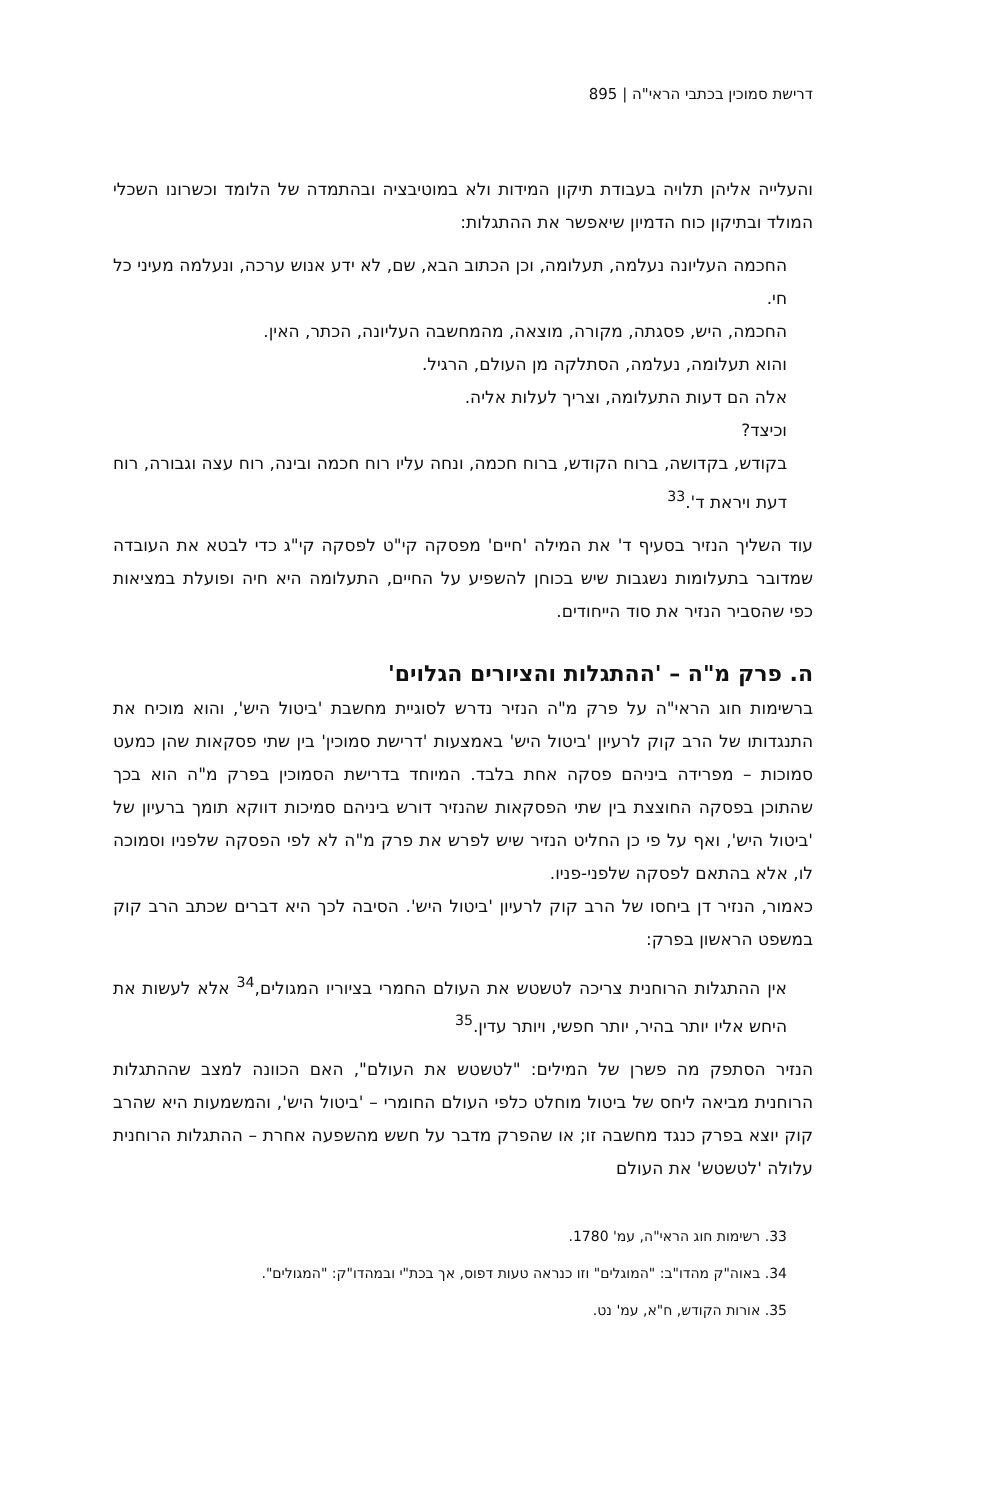דרישת סמוכין בכתבי הראי"ה | 895
והעלייה אליהן תלויה בעבודת תיקון המידות ולא במוטיבציה ובהתמדה של הלומד וכשרונו השכלי המולד ובתיקון כוח הדמיון שיאפשר את ההתגלות:
החכמה העליונה נעלמה, תעלומה, וכן הכתוב הבא, שם, לא ידע אנוש ערכה, ונעלמה מעיני כל חי.
החכמה, היש, פסגתה, מקורה, מוצאה, מהמחשבה העליונה, הכתר, האין.
והוא תעלומה, נעלמה, הסתלקה מן העולם, הרגיל.
אלה הם דעות התעלומה, וצריך לעלות אליה.
וכיצד?
בקודש, בקדושה, ברוח הקודש, ברוח חכמה, ונחה עליו רוח חכמה ובינה, רוח עצה וגבורה, רוח דעת ויראת ד'.<sup>33</sup>
עוד השליך הנזיר בסעיף ד' את המילה 'חיים' מפסקה קי"ט לפסקה קי"ג כדי לבטא את העובדה שמדובר בתעלומות נשגבות שיש בכוחן להשפיע על החיים, התעלומה היא חיה ופועלת במציאות כפי שהסביר הנזיר את סוד הייחודים.
ה. פרק מ"ה – 'ההתגלות והציורים הגלוים'
ברשימות חוג הראי"ה על פרק מ"ה הנזיר נדרש לסוגיית מחשבת 'ביטול היש', והוא מוכיח את התנגדותו של הרב קוק לרעיון 'ביטול היש' באמצעות 'דרישת סמוכין' בין שתי פסקאות שהן כמעט סמוכות – מפרידה ביניהם פסקה אחת בלבד. המיוחד בדרישת הסמוכין בפרק מ"ה הוא בכך שהתוכן בפסקה החוצצת בין שתי הפסקאות שהנזיר דורש ביניהם סמיכות דווקא תומך ברעיון של 'ביטול היש', ואף על פי כן החליט הנזיר שיש לפרש את פרק מ"ה לא לפי הפסקה שלפניו וסמוכה לו, אלא בהתאם לפסקה שלפני-פניו.
כאמור, הנזיר דן ביחסו של הרב קוק לרעיון 'ביטול היש'. הסיבה לכך היא דברים שכתב הרב קוק במשפט הראשון בפרק:
אין ההתגלות הרוחנית צריכה לטשטש את העולם החמרי בציוריו המגולים,<sup>34</sup> אלא לעשות את היחש אליו יותר בהיר, יותר חפשי, ויותר עדין.<sup>35</sup>
הנזיר הסתפק מה פשרן של המילים: "לטשטש את העולם", האם הכוונה למצב שההתגלות הרוחנית מביאה ליחס של ביטול מוחלט כלפי העולם החומרי – 'ביטול היש', והמשמעות היא שהרב קוק יוצא בפרק כנגד מחשבה זו; או שהפרק מדבר על חשש מהשפעה אחרת – ההתגלות הרוחנית עלולה 'לטשטש' את העולם
33. רשימות חוג הראי"ה, עמ' 1780.
34. באוה"ק מהדו"ב: "המוגלים" וזו כנראה טעות דפוס, אך בכת"י ובמהדו"ק: "המגולים".
35. אורות הקודש, ח"א, עמ' נט.